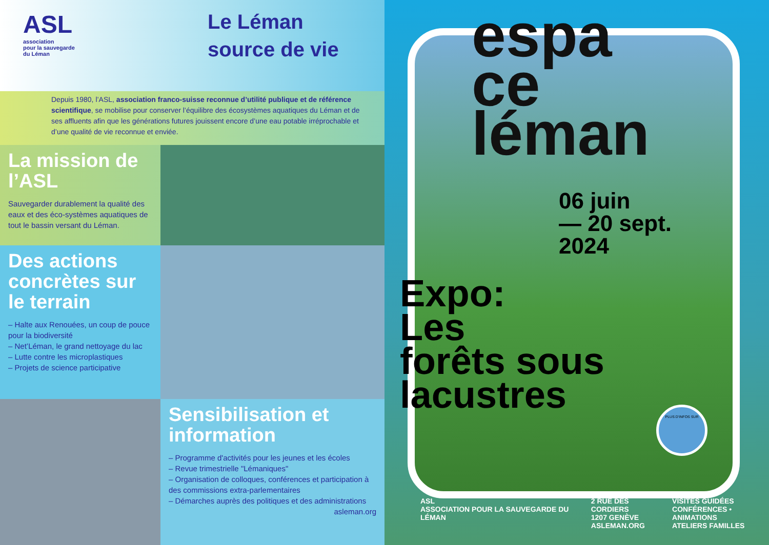ASL
association
pour la sauvegarde
du Léman
Le Léman
source de vie
Depuis 1980, l’ASL, association franco-suisse reconnue d’utilité publique et de référence scientifique, se mobilise pour conserver l’équilibre des écosystèmes aquatiques du Léman et de ses affluents afin que les générations futures jouissent encore d’une eau potable irréprochable et d’une qualité de vie reconnue et enviée.
La mission de l’ASL
Sauvegarder durablement la qualité des eaux et des éco-systèmes aquatiques de tout le bassin versant du Léman.
Des actions concrètes sur le terrain
– Halte aux Renouées, un coup de pouce pour la biodiversité
– Net’Léman, le grand nettoyage du lac
– Lutte contre les microplastiques
– Projets de science participative
Sensibilisation et information
– Programme d'activités pour les jeunes et les écoles
– Revue trimestrielle "Lémaniques"
– Organisation de colloques, conférences et participation à des commissions extra-parlementaires
– Démarches auprès des politiques et des administrations
asleman.org
espa
ce
léman
06 juin
— 20 sept.
2024
Expo:
Les
forêts sous
lacustres
PLUS D’INFOS SUR
ASL
ASSOCIATION POUR LA SAUVEGARDE DU LÉMAN
2 RUE DES CORDIERS
1207 GENÈVE
ASLEMAN.ORG
VISITES GUIDÉES
CONFÉRENCES • ANIMATIONS
ATELIERS FAMILLES